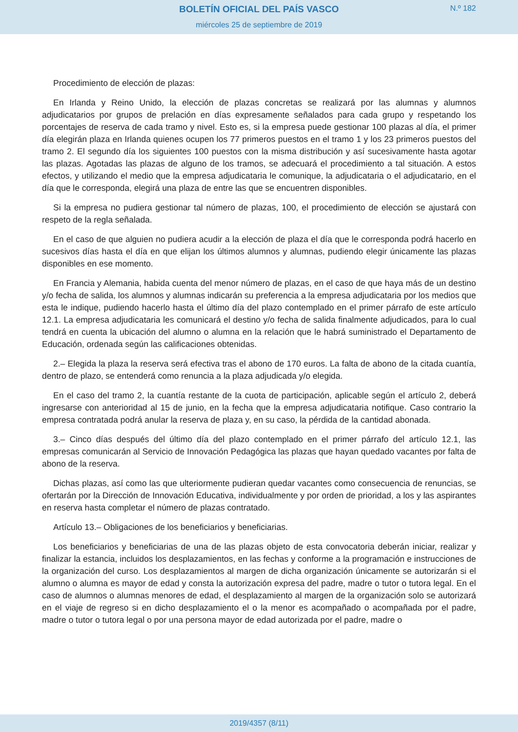BOLETÍN OFICIAL DEL PAÍS VASCO
N.º 182
miércoles 25 de septiembre de 2019
Procedimiento de elección de plazas:
En Irlanda y Reino Unido, la elección de plazas concretas se realizará por las alumnas y alumnos adjudicatarios por grupos de prelación en días expresamente señalados para cada grupo y respetando los porcentajes de reserva de cada tramo y nivel. Esto es, si la empresa puede gestionar 100 plazas al día, el primer día elegirán plaza en Irlanda quienes ocupen los 77 primeros puestos en el tramo 1 y los 23 primeros puestos del tramo 2. El segundo día los siguientes 100 puestos con la misma distribución y así sucesivamente hasta agotar las plazas. Agotadas las plazas de alguno de los tramos, se adecuará el procedimiento a tal situación. A estos efectos, y utilizando el medio que la empresa adjudicataria le comunique, la adjudicataria o el adjudicatario, en el día que le corresponda, elegirá una plaza de entre las que se encuentren disponibles.
Si la empresa no pudiera gestionar tal número de plazas, 100, el procedimiento de elección se ajustará con respeto de la regla señalada.
En el caso de que alguien no pudiera acudir a la elección de plaza el día que le corresponda podrá hacerlo en sucesivos días hasta el día en que elijan los últimos alumnos y alumnas, pudiendo elegir únicamente las plazas disponibles en ese momento.
En Francia y Alemania, habida cuenta del menor número de plazas, en el caso de que haya más de un destino y/o fecha de salida, los alumnos y alumnas indicarán su preferencia a la empresa adjudicataria por los medios que esta le indique, pudiendo hacerlo hasta el último día del plazo contemplado en el primer párrafo de este artículo 12.1. La empresa adjudicataria les comunicará el destino y/o fecha de salida finalmente adjudicados, para lo cual tendrá en cuenta la ubicación del alumno o alumna en la relación que le habrá suministrado el Departamento de Educación, ordenada según las calificaciones obtenidas.
2.– Elegida la plaza la reserva será efectiva tras el abono de 170 euros. La falta de abono de la citada cuantía, dentro de plazo, se entenderá como renuncia a la plaza adjudicada y/o elegida.
En el caso del tramo 2, la cuantía restante de la cuota de participación, aplicable según el artículo 2, deberá ingresarse con anterioridad al 15 de junio, en la fecha que la empresa adjudicataria notifique. Caso contrario la empresa contratada podrá anular la reserva de plaza y, en su caso, la pérdida de la cantidad abonada.
3.– Cinco días después del último día del plazo contemplado en el primer párrafo del artículo 12.1, las empresas comunicarán al Servicio de Innovación Pedagógica las plazas que hayan quedado vacantes por falta de abono de la reserva.
Dichas plazas, así como las que ulteriormente pudieran quedar vacantes como consecuencia de renuncias, se ofertarán por la Dirección de Innovación Educativa, individualmente y por orden de prioridad, a los y las aspirantes en reserva hasta completar el número de plazas contratado.
Artículo 13.– Obligaciones de los beneficiarios y beneficiarias.
Los beneficiarios y beneficiarias de una de las plazas objeto de esta convocatoria deberán iniciar, realizar y finalizar la estancia, incluidos los desplazamientos, en las fechas y conforme a la programación e instrucciones de la organización del curso. Los desplazamientos al margen de dicha organización únicamente se autorizarán si el alumno o alumna es mayor de edad y consta la autorización expresa del padre, madre o tutor o tutora legal. En el caso de alumnos o alumnas menores de edad, el desplazamiento al margen de la organización solo se autorizará en el viaje de regreso si en dicho desplazamiento el o la menor es acompañado o acompañada por el padre, madre o tutor o tutora legal o por una persona mayor de edad autorizada por el padre, madre o
2019/4357 (8/11)